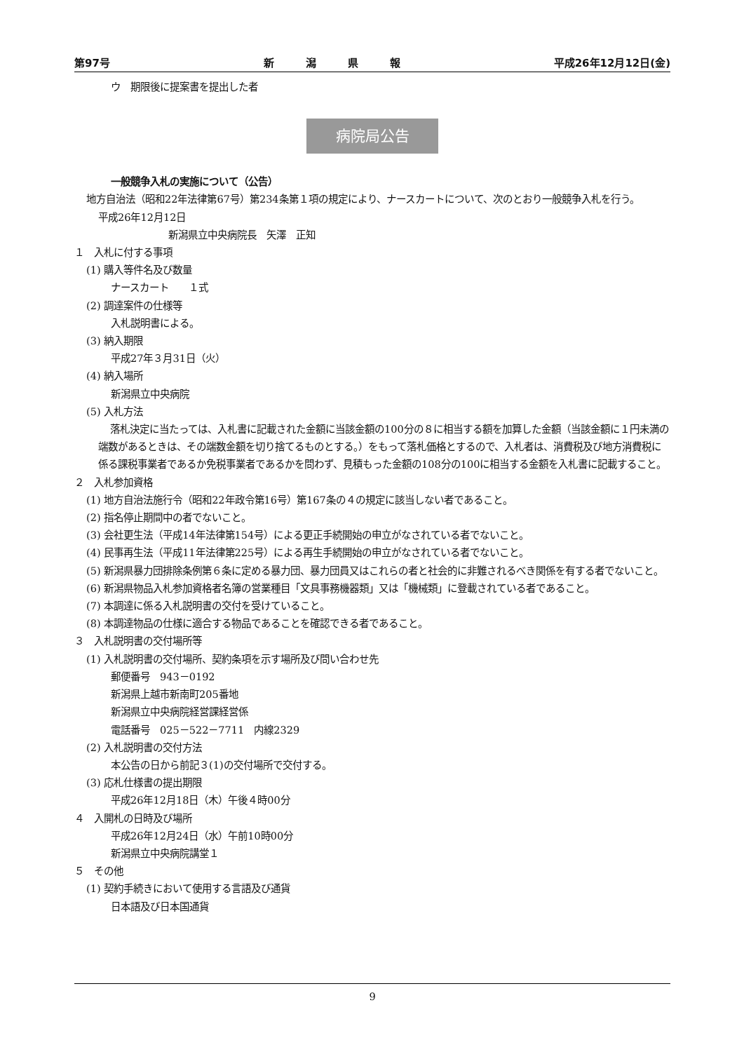第97号 新　　　潟　　　県　　　報 平成26年12月12日(金)
ウ　期限後に提案書を提出した者
病院局公告
一般競争入札の実施について（公告）
地方自治法（昭和22年法律第67号）第234条第１項の規定により、ナースカートについて、次のとおり一般競争入札を行う。
平成26年12月12日
新潟県立中央病院長　矢澤　正知
１　入札に付する事項
(1) 購入等件名及び数量
ナースカート　　１式
(2) 調達案件の仕様等
入札説明書による。
(3) 納入期限
平成27年３月31日（火）
(4) 納入場所
新潟県立中央病院
(5) 入札方法
落札決定に当たっては、入札書に記載された金額に当該金額の100分の８に相当する額を加算した金額（当該金額に１円未満の端数があるときは、その端数金額を切り捨てるものとする。）をもって落札価格とするので、入札者は、消費税及び地方消費税に係る課税事業者であるか免税事業者であるかを問わず、見積もった金額の108分の100に相当する金額を入札書に記載すること。
２　入札参加資格
(1) 地方自治法施行令（昭和22年政令第16号）第167条の４の規定に該当しない者であること。
(2) 指名停止期間中の者でないこと。
(3) 会社更生法（平成14年法律第154号）による更正手続開始の申立がなされている者でないこと。
(4) 民事再生法（平成11年法律第225号）による再生手続開始の申立がなされている者でないこと。
(5) 新潟県暴力団排除条例第６条に定める暴力団、暴力団員又はこれらの者と社会的に非難されるべき関係を有する者でないこと。
(6) 新潟県物品入札参加資格者名簿の営業種目「文具事務機器類」又は「機械類」に登載されている者であること。
(7) 本調達に係る入札説明書の交付を受けていること。
(8) 本調達物品の仕様に適合する物品であることを確認できる者であること。
３　入札説明書の交付場所等
(1) 入札説明書の交付場所、契約条項を示す場所及び問い合わせ先
郵便番号　943－0192
新潟県上越市新南町205番地
新潟県立中央病院経営課経営係
電話番号　025－522－7711　内線2329
(2) 入札説明書の交付方法
本公告の日から前記３(1)の交付場所で交付する。
(3) 応札仕様書の提出期限
平成26年12月18日（木）午後４時00分
４　入開札の日時及び場所
平成26年12月24日（水）午前10時00分
新潟県立中央病院講堂１
５　その他
(1) 契約手続きにおいて使用する言語及び通貨
日本語及び日本国通貨
9